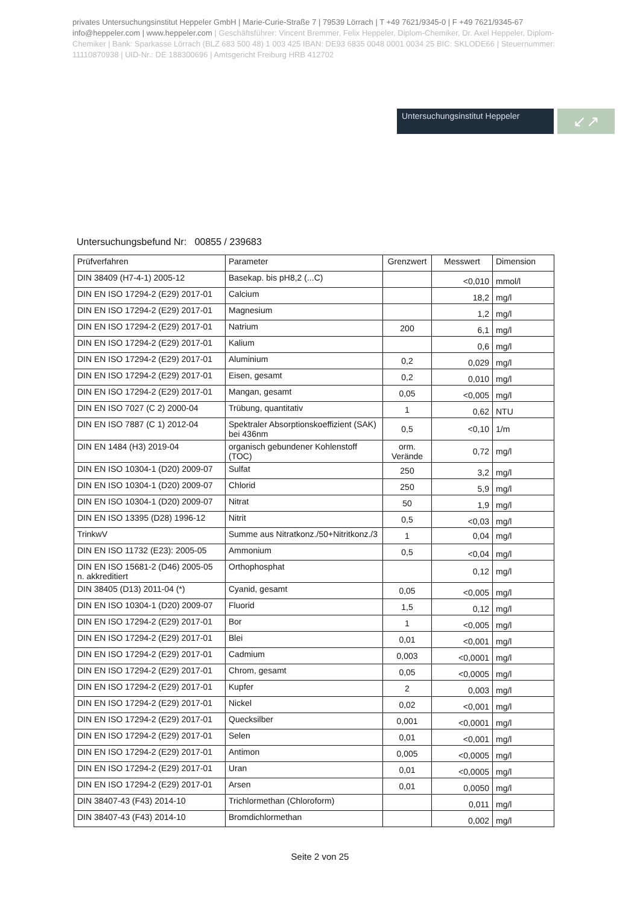privates Untersuchungsinstitut Heppeler GmbH | Marie-Curie-Straße 7 | 79539 Lörrach | T +49 7621/9345-0 | F +49 7621/9345-67
info@heppeler.com | www.heppeler.com | Geschäftsführer: Vincent Bremmer, Felix Heppeler, Diplom-Chemiker, Dr. Axel Heppeler, Diplom-Chemiker | Bank: Sparkasse Lörrach (BLZ 683 500 48) 1 003 425 IBAN: DE93 6835 0048 0001 0034 25 BIC: SKLODE66 | Steuernummer: 11110870938 | UID-Nr.: DE 188300696 | Amtsgericht Freiburg HRB 412702
Untersuchungsinstitut Heppeler
↙↗
Untersuchungsbefund Nr: 00855 / 239683
| Prüfverfahren | Parameter | Grenzwert | Messwert | Dimension |
| --- | --- | --- | --- | --- |
| DIN 38409 (H7-4-1) 2005-12 | Basekap. bis pH8,2 (...C) | | <0,010 | mmol/l |
| DIN EN ISO 17294-2 (E29) 2017-01 | Calcium | | 18,2 | mg/l |
| DIN EN ISO 17294-2 (E29) 2017-01 | Magnesium | | 1,2 | mg/l |
| DIN EN ISO 17294-2 (E29) 2017-01 | Natrium | 200 | 6,1 | mg/l |
| DIN EN ISO 17294-2 (E29) 2017-01 | Kalium | | 0,6 | mg/l |
| DIN EN ISO 17294-2 (E29) 2017-01 | Aluminium | 0,2 | 0,029 | mg/l |
| DIN EN ISO 17294-2 (E29) 2017-01 | Eisen, gesamt | 0,2 | 0,010 | mg/l |
| DIN EN ISO 17294-2 (E29) 2017-01 | Mangan, gesamt | 0,05 | <0,005 | mg/l |
| DIN EN ISO 7027 (C 2) 2000-04 | Trübung, quantitativ | 1 | 0,62 | NTU |
| DIN EN ISO 7887 (C 1) 2012-04 | Spektraler Absorptionskoeffizient (SAK) bei 436nm | 0,5 | <0,10 | 1/m |
| DIN EN 1484 (H3) 2019-04 | organisch gebundener Kohlenstoff (TOC) | orm. Verände | 0,72 | mg/l |
| DIN EN ISO 10304-1 (D20) 2009-07 | Sulfat | 250 | 3,2 | mg/l |
| DIN EN ISO 10304-1 (D20) 2009-07 | Chlorid | 250 | 5,9 | mg/l |
| DIN EN ISO 10304-1 (D20) 2009-07 | Nitrat | 50 | 1,9 | mg/l |
| DIN EN ISO 13395 (D28) 1996-12 | Nitrit | 0,5 | <0,03 | mg/l |
| TrinkwV | Summe aus Nitratkonz./50+Nitritkonz./3 | 1 | 0,04 | mg/l |
| DIN EN ISO 11732 (E23): 2005-05 | Ammonium | 0,5 | <0,04 | mg/l |
| DIN EN ISO 15681-2 (D46) 2005-05 n. akkreditiert | Orthophosphat | | 0,12 | mg/l |
| DIN 38405 (D13) 2011-04 (*) | Cyanid, gesamt | 0,05 | <0,005 | mg/l |
| DIN EN ISO 10304-1 (D20) 2009-07 | Fluorid | 1,5 | 0,12 | mg/l |
| DIN EN ISO 17294-2 (E29) 2017-01 | Bor | 1 | <0,005 | mg/l |
| DIN EN ISO 17294-2 (E29) 2017-01 | Blei | 0,01 | <0,001 | mg/l |
| DIN EN ISO 17294-2 (E29) 2017-01 | Cadmium | 0,003 | <0,0001 | mg/l |
| DIN EN ISO 17294-2 (E29) 2017-01 | Chrom, gesamt | 0,05 | <0,0005 | mg/l |
| DIN EN ISO 17294-2 (E29) 2017-01 | Kupfer | 2 | 0,003 | mg/l |
| DIN EN ISO 17294-2 (E29) 2017-01 | Nickel | 0,02 | <0,001 | mg/l |
| DIN EN ISO 17294-2 (E29) 2017-01 | Quecksilber | 0,001 | <0,0001 | mg/l |
| DIN EN ISO 17294-2 (E29) 2017-01 | Selen | 0,01 | <0,001 | mg/l |
| DIN EN ISO 17294-2 (E29) 2017-01 | Antimon | 0,005 | <0,0005 | mg/l |
| DIN EN ISO 17294-2 (E29) 2017-01 | Uran | 0,01 | <0,0005 | mg/l |
| DIN EN ISO 17294-2 (E29) 2017-01 | Arsen | 0,01 | 0,0050 | mg/l |
| DIN 38407-43 (F43) 2014-10 | Trichlormethan (Chloroform) | | 0,011 | mg/l |
| DIN 38407-43 (F43) 2014-10 | Bromdichlormethan | | 0,002 | mg/l |
Seite 2 von 25